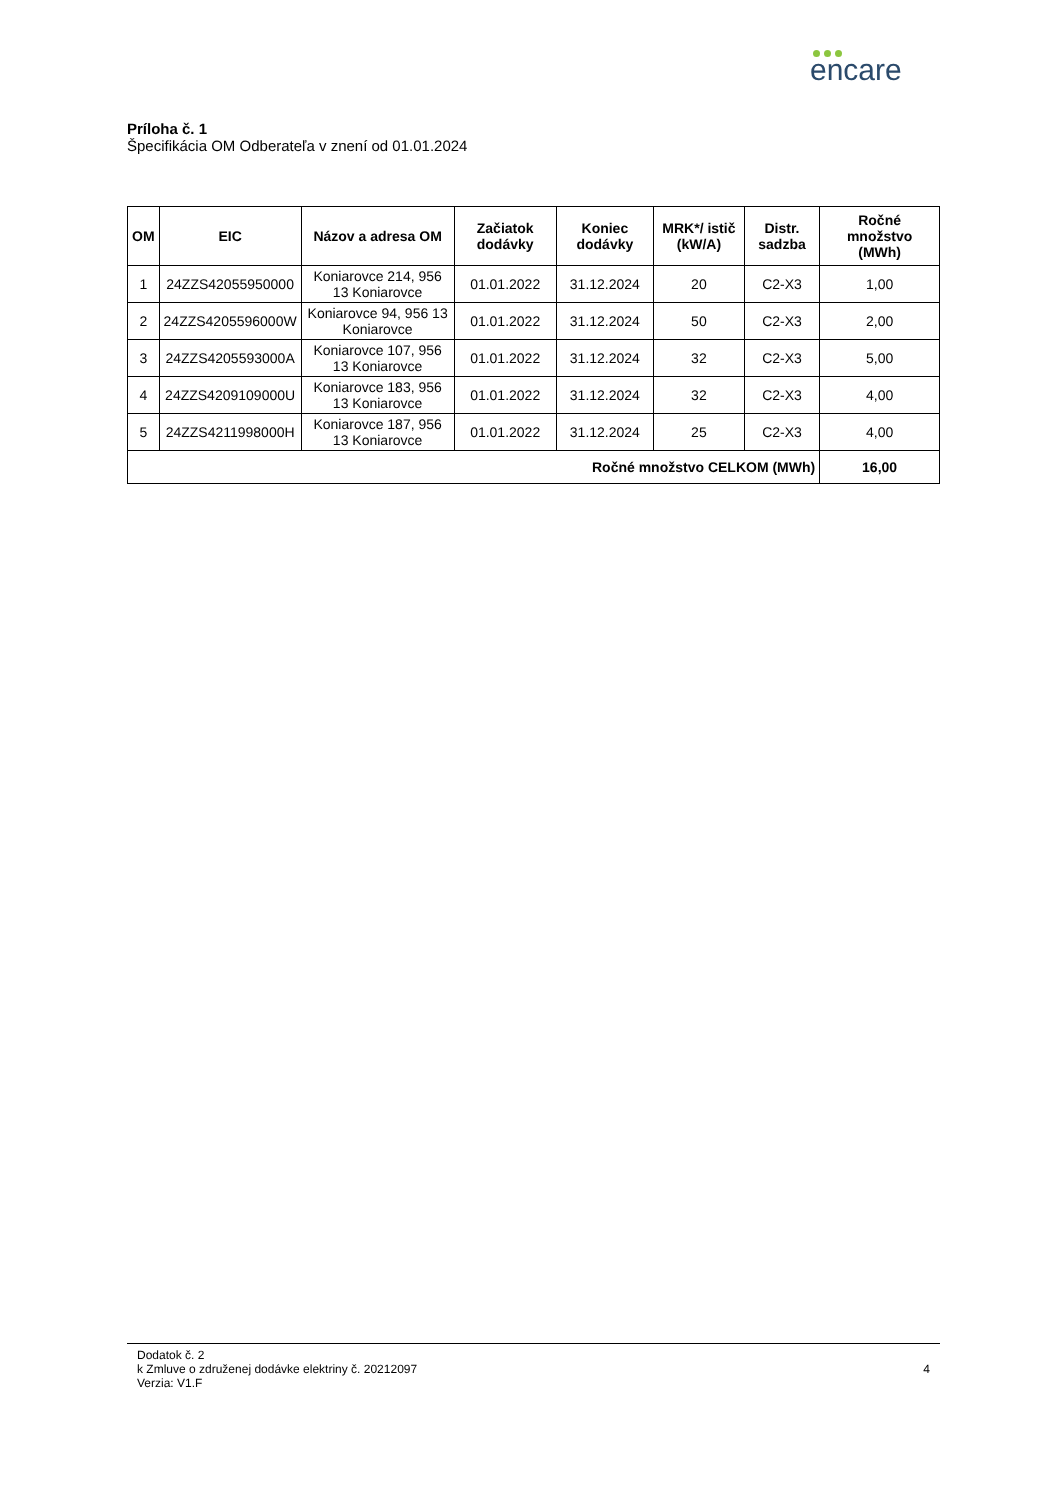encare
Príloha č. 1
Špecifikácia OM Odberateľa v znení od 01.01.2024
| OM | EIC | Názov a adresa OM | Začiatok dodávky | Koniec dodávky | MRK*/ istič (kW/A) | Distr. sadzba | Ročné množstvo (MWh) |
| --- | --- | --- | --- | --- | --- | --- | --- |
| 1 | 24ZZS42055950000 | Koniarovce 214, 956 13 Koniarovce | 01.01.2022 | 31.12.2024 | 20 | C2-X3 | 1,00 |
| 2 | 24ZZS4205596000W | Koniarovce 94, 956 13 Koniarovce | 01.01.2022 | 31.12.2024 | 50 | C2-X3 | 2,00 |
| 3 | 24ZZS4205593000A | Koniarovce 107, 956 13 Koniarovce | 01.01.2022 | 31.12.2024 | 32 | C2-X3 | 5,00 |
| 4 | 24ZZS4209109000U | Koniarovce 183, 956 13 Koniarovce | 01.01.2022 | 31.12.2024 | 32 | C2-X3 | 4,00 |
| 5 | 24ZZS4211998000H | Koniarovce 187, 956 13 Koniarovce | 01.01.2022 | 31.12.2024 | 25 | C2-X3 | 4,00 |
| Ročné množstvo CELKOM (MWh) | | | | | | | 16,00 |
Dodatok č. 2
k Zmluve o združenej dodávke elektriny č. 20212097
Verzia: V1.F
4